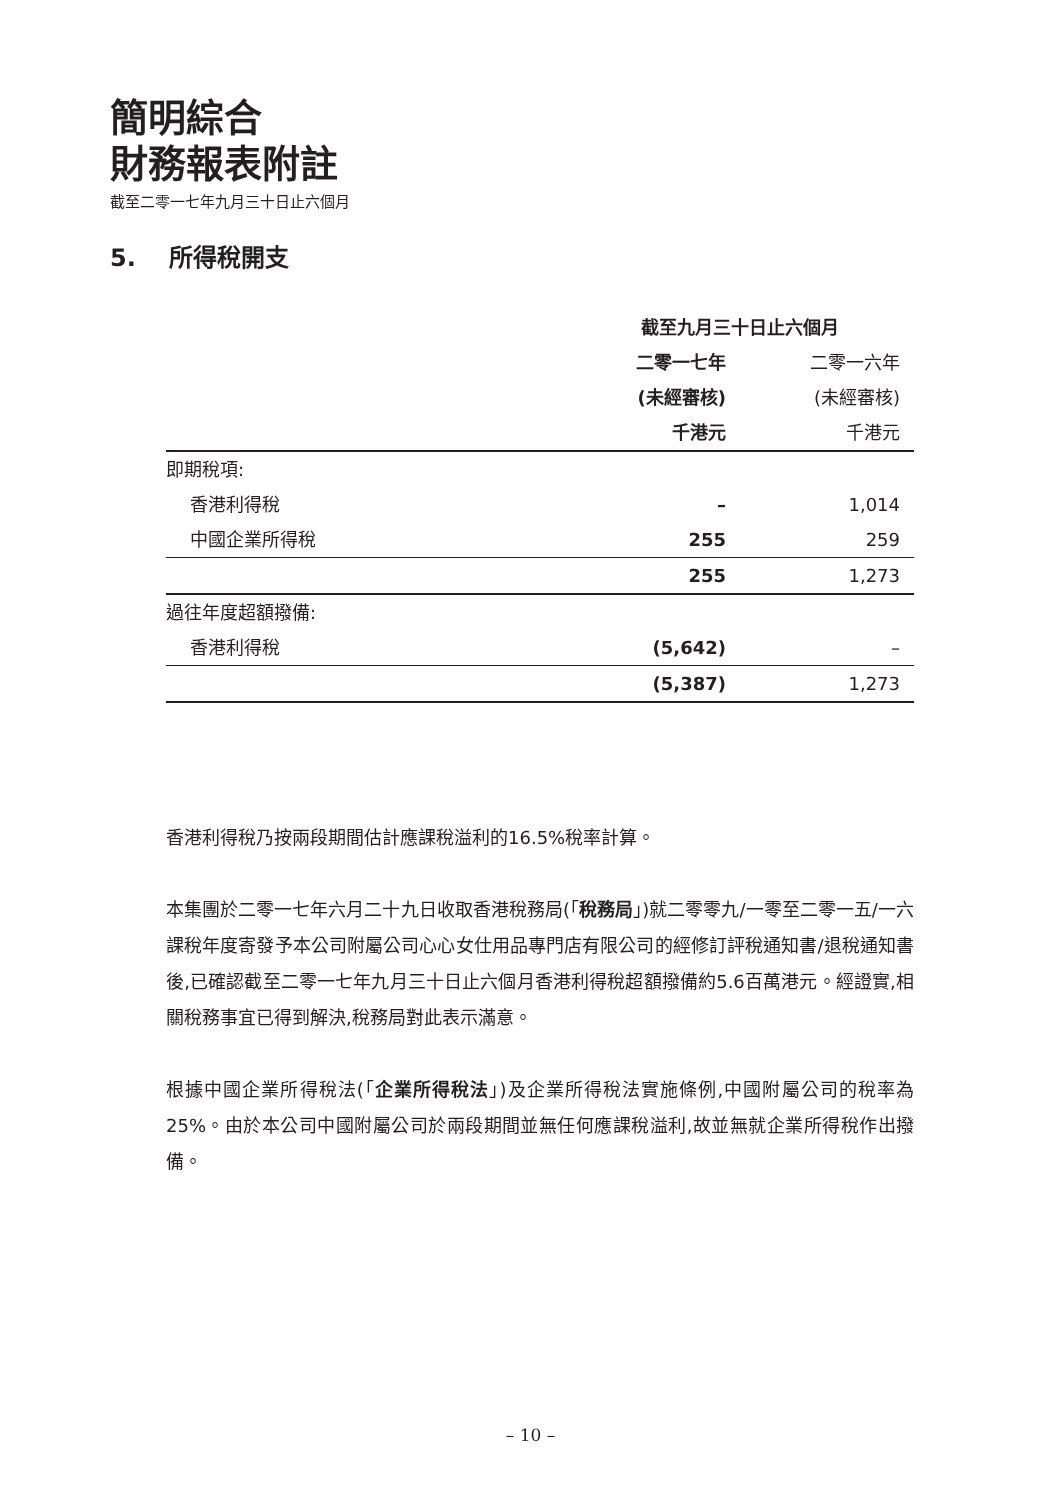簡明綜合
財務報表附註
截至二零一七年九月三十日止六個月
5. 所得稅開支
| | 截至九月三十日止六個月 | |
| --- | --- | --- |
| | 二零一七年 | 二零一六年 |
| | (未經審核) | (未經審核) |
| | 千港元 | 千港元 |
| 即期稅項: | | |
| 香港利得稅 | – | 1,014 |
| 中國企業所得稅 | 255 | 259 |
| | 255 | 1,273 |
| 過往年度超額撥備: | | |
| 香港利得稅 | (5,642) | – |
| | (5,387) | 1,273 |
香港利得稅乃按兩段期間估計應課稅溢利的16.5%稅率計算。
本集團於二零一七年六月二十九日收取香港稅務局(「稅務局」)就二零零九/一零至二零一五/一六課稅年度寄發予本公司附屬公司心心女仕用品專門店有限公司的經修訂評稅通知書/退稅通知書後,已確認截至二零一七年九月三十日止六個月香港利得稅超額撥備約5.6百萬港元。經證實,相關稅務事宜已得到解決,稅務局對此表示滿意。
根據中國企業所得稅法(「企業所得稅法」)及企業所得稅法實施條例,中國附屬公司的稅率為25%。由於本公司中國附屬公司於兩段期間並無任何應課稅溢利,故並無就企業所得稅作出撥備。
– 10 –